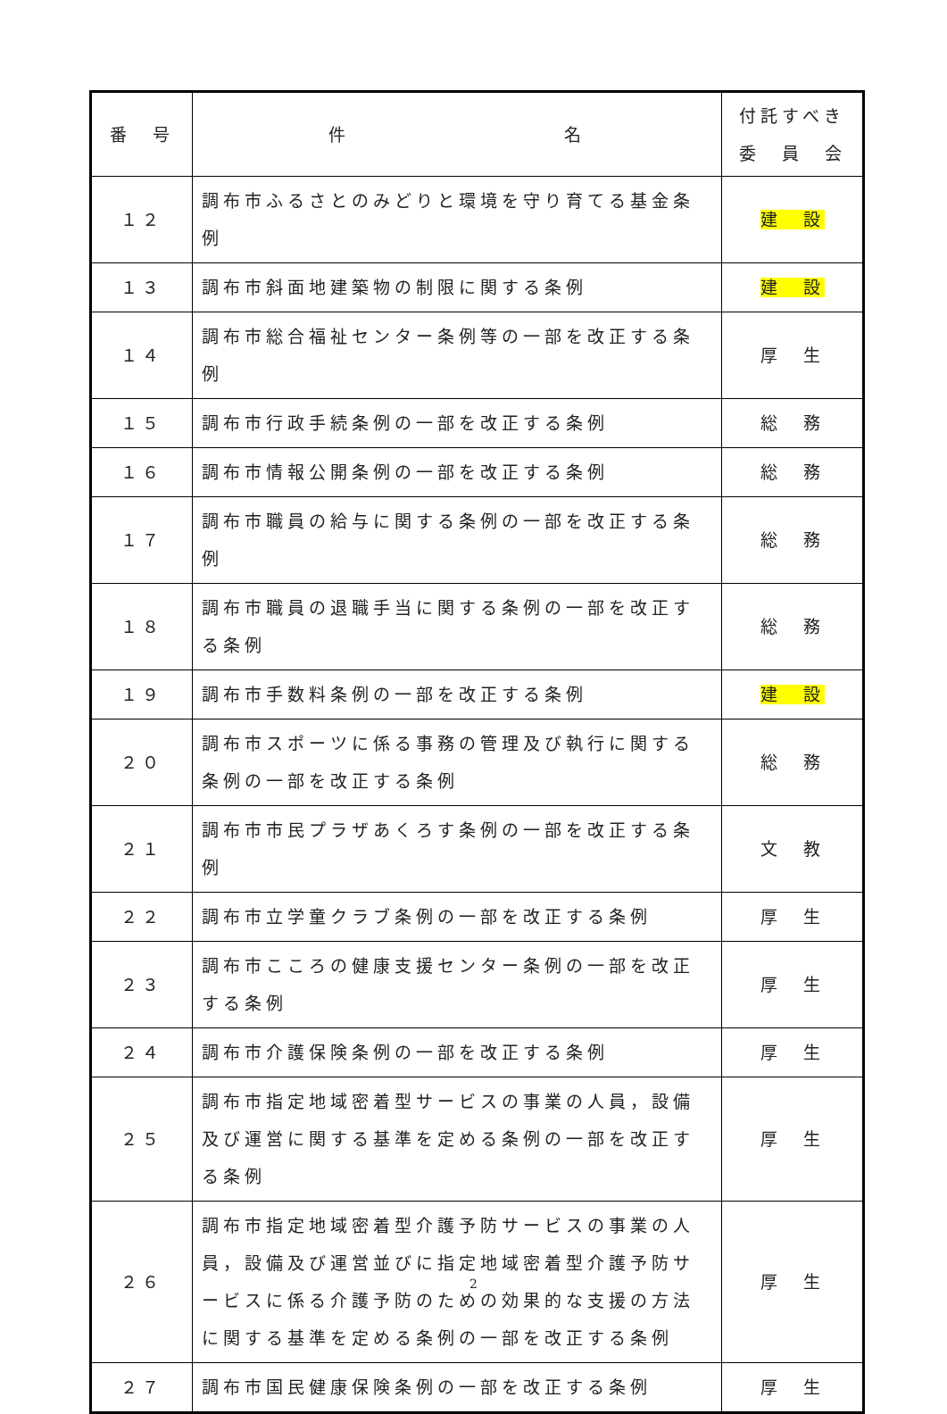| 番 号 | 件 名 | 付託すべき 委 員 会 |
| --- | --- | --- |
| １２ | 調布市ふるさとのみどりと環境を守り育てる基金条例 | 建 設 |
| １３ | 調布市斜面地建築物の制限に関する条例 | 建 設 |
| １４ | 調布市総合福祉センター条例等の一部を改正する条例 | 厚 生 |
| １５ | 調布市行政手続条例の一部を改正する条例 | 総 務 |
| １６ | 調布市情報公開条例の一部を改正する条例 | 総 務 |
| １７ | 調布市職員の給与に関する条例の一部を改正する条例 | 総 務 |
| １８ | 調布市職員の退職手当に関する条例の一部を改正する条例 | 総 務 |
| １９ | 調布市手数料条例の一部を改正する条例 | 建 設 |
| ２０ | 調布市スポーツに係る事務の管理及び執行に関する条例の一部を改正する条例 | 総 務 |
| ２１ | 調布市市民プラザあくろす条例の一部を改正する条例 | 文 教 |
| ２２ | 調布市立学童クラブ条例の一部を改正する条例 | 厚 生 |
| ２３ | 調布市こころの健康支援センター条例の一部を改正する条例 | 厚 生 |
| ２４ | 調布市介護保険条例の一部を改正する条例 | 厚 生 |
| ２５ | 調布市指定地域密着型サービスの事業の人員，設備及び運営に関する基準を定める条例の一部を改正する条例 | 厚 生 |
| ２６ | 調布市指定地域密着型介護予防サービスの事業の人員，設備及び運営並びに指定地域密着型介護予防サービスに係る介護予防のための効果的な支援の方法に関する基準を定める条例の一部を改正する条例 | 厚 生 |
| ２７ | 調布市国民健康保険条例の一部を改正する条例 | 厚 生 |
2